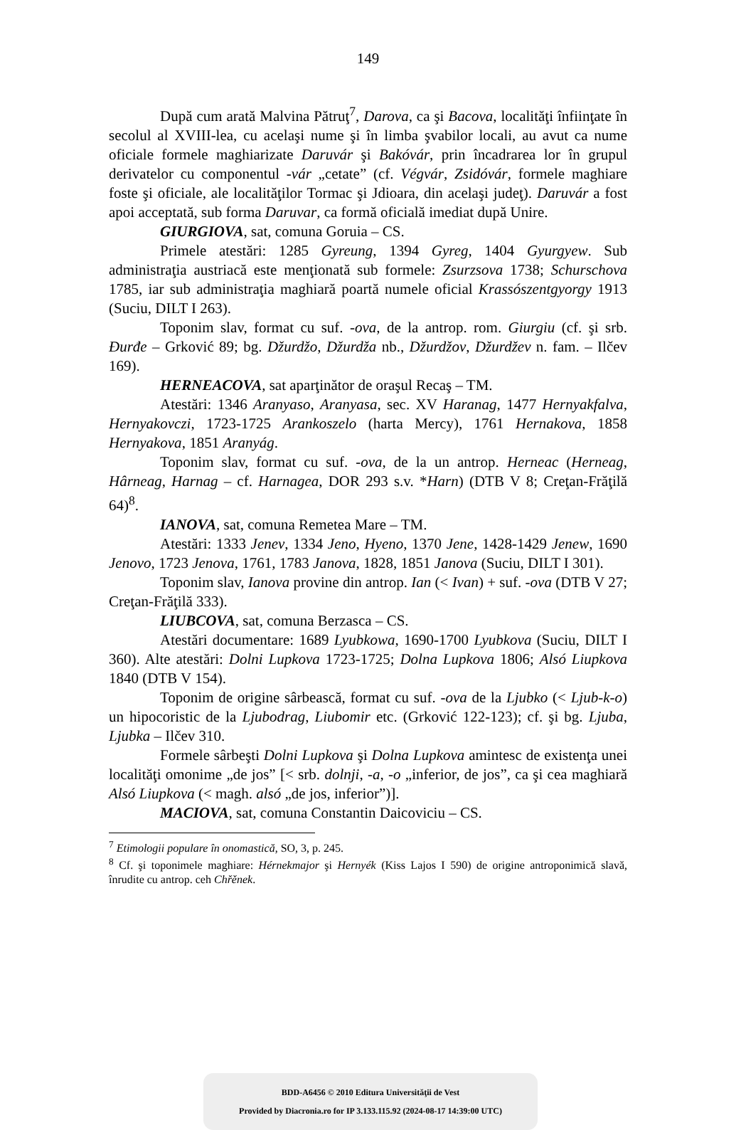149
După cum arată Malvina Pătruţ<sup>7</sup>, Darova, ca şi Bacova, localităţi înfiinţate în secolul al XVIII-lea, cu acelaşi nume şi în limba şvabilor locali, au avut ca nume oficiale formele maghiarizate Daruvár şi Bakóvár, prin încadrarea lor în grupul derivatelor cu componentul -vár „cetate” (cf. Végvár, Zsidóvár, formele maghiare foste şi oficiale, ale localităţilor Tormac şi Jdioara, din acelaşi judeţ). Daruvár a fost apoi acceptată, sub forma Daruvar, ca formă oficială imediat după Unire.
GIURGIOVA, sat, comuna Goruia – CS.
Primele atestări: 1285 Gyreung, 1394 Gyreg, 1404 Gyurgyew. Sub administraţia austriacă este menţionată sub formele: Zsurzsova 1738; Schurschova 1785, iar sub administraţia maghiară poartă numele oficial Krassószentgyorgy 1913 (Suciu, DILT I 263).
Toponim slav, format cu suf. -ova, de la antrop. rom. Giurgiu (cf. şi srb. Đurđe – Grković 89; bg. Džurdžo, Džurdža nb., Džurdžov, Džurdžev n. fam. – Ilčev 169).
HERNEACOVA, sat aparţinător de oraşul Recaş – TM.
Atestări: 1346 Aranyaso, Aranyasa, sec. XV Haranag, 1477 Hernyakfalva, Hernyakovczi, 1723-1725 Arankoszelo (harta Mercy), 1761 Hernakova, 1858 Hernyakova, 1851 Aranyág.
Toponim slav, format cu suf. -ova, de la un antrop. Herneac (Herneag, Hârneag, Harnag – cf. Harnagea, DOR 293 s.v. *Harn) (DTB V 8; Creţan-Frăţilă 64)<sup>8</sup>.
IANOVA, sat, comuna Remetea Mare – TM.
Atestări: 1333 Jenev, 1334 Jeno, Hyeno, 1370 Jene, 1428-1429 Jenew, 1690 Jenovo, 1723 Jenova, 1761, 1783 Janova, 1828, 1851 Janova (Suciu, DILT I 301).
Toponim slav, Ianova provine din antrop. Ian (< Ivan) + suf. -ova (DTB V 27; Creţan-Frăţilă 333).
LIUBCOVA, sat, comuna Berzasca – CS.
Atestări documentare: 1689 Lyubkowa, 1690-1700 Lyubkova (Suciu, DILT I 360). Alte atestări: Dolni Lupkova 1723-1725; Dolna Lupkova 1806; Alsó Liupkova 1840 (DTB V 154).
Toponim de origine sârbească, format cu suf. -ova de la Ljubko (< Ljub-k-o) un hipocoristic de la Ljubodrag, Liubomir etc. (Grković 122-123); cf. şi bg. Ljuba, Ljubka – Ilčev 310.
Formele sârbeşti Dolni Lupkova şi Dolna Lupkova amintesc de existenţa unei localităţi omonime „de jos” [< srb. dolnji, -a, -o „inferior, de jos”, ca şi cea maghiară Alsó Liupkova (< magh. alsó „de jos, inferior”)].
MACIOVA, sat, comuna Constantin Daicoviciu – CS.
<sup>7</sup> Etimologii populare în onomastică, SO, 3, p. 245.
<sup>8</sup> Cf. şi toponimele maghiare: Hérnekmajor şi Hernyék (Kiss Lajos I 590) de origine antroponimică slavă, înrudite cu antrop. ceh Chřěnek.
BDD-A6456 © 2010 Editura Universităţii de Vest
Provided by Diacronia.ro for IP 3.133.115.92 (2024-08-17 14:39:00 UTC)